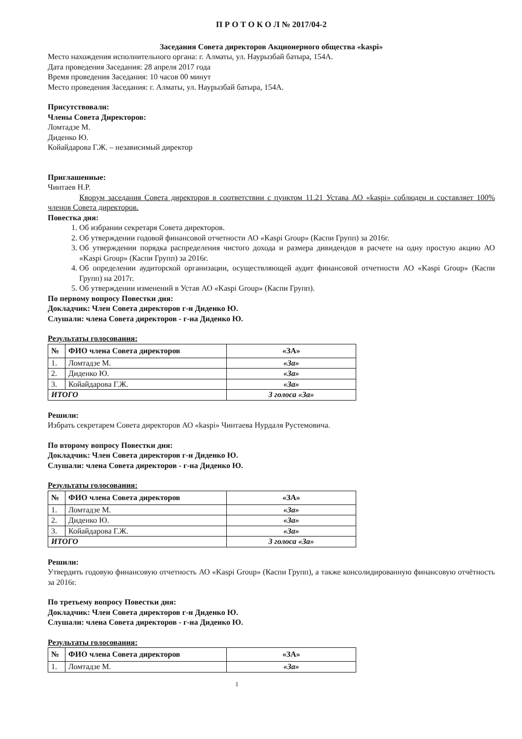П Р О Т О К О Л № 2017/04-2
Заседания Совета директоров Акционерного общества «kaspi»
Место нахождения исполнительного органа: г. Алматы, ул. Наурызбай батыра, 154А.
Дата проведения Заседания: 28 апреля 2017 года
Время проведения Заседания: 10 часов 00 минут
Место проведения Заседания: г. Алматы, ул. Наурызбай батыра, 154А.
Присутствовали:
Члены Совета Директоров:
Ломтадзе М.
Диденко Ю.
Койайдарова Г.Ж. – независимый директор
Приглашенные:
Чинтаев Н.Р.
Кворум заседания Совета директоров в соответствии с пунктом 11.21 Устава АО «kaspi» соблюден и составляет 100% членов Совета директоров.
Повестка дня:
1. Об избрании секретаря Совета директоров.
2. Об утверждении годовой финансовой отчетности АО «Kaspi Group» (Каспи Групп) за 2016г.
3. Об утверждении порядка распределения чистого дохода и размера дивидендов в расчете на одну простую акцию АО «Kaspi Group» (Каспи Групп) за 2016г.
4. Об определении аудиторской организации, осуществляющей аудит финансовой отчетности АО «Kaspi Group» (Каспи Групп) на 2017г.
5. Об утверждении изменений в Устав АО «Kaspi Group» (Каспи Групп).
По первому вопросу Повестки дня:
Докладчик: Член Совета директоров г-н Диденко Ю.
Слушали: члена Совета директоров - г-на Диденко Ю.
Результаты голосования:
| № | ФИО члена Совета директоров | «ЗА» |
| --- | --- | --- |
| 1. | Ломтадзе М. | «За» |
| 2. | Диденко Ю. | «За» |
| 3. | Койайдарова Г.Ж. | «За» |
| ИТОГО | | 3 голоса «За» |
Решили:
Избрать секретарем Совета директоров АО «kaspi» Чинтаева Нурдаля Рустемовича.
По второму вопросу Повестки дня:
Докладчик: Член Совета директоров г-н Диденко Ю.
Слушали: члена Совета директоров - г-на Диденко Ю.
Результаты голосования:
| № | ФИО члена Совета директоров | «ЗА» |
| --- | --- | --- |
| 1. | Ломтадзе М. | «За» |
| 2. | Диденко Ю. | «За» |
| 3. | Койайдарова Г.Ж. | «За» |
| ИТОГО | | 3 голоса «За» |
Решили:
Утвердить годовую финансовую отчетность АО «Kaspi Group» (Каспи Групп), а также консолидированную финансовую отчётность за 2016г.
По третьему вопросу Повестки дня:
Докладчик: Член Совета директоров г-н Диденко Ю.
Слушали: члена Совета директоров - г-на Диденко Ю.
Результаты голосования:
| № | ФИО члена Совета директоров | «ЗА» |
| --- | --- | --- |
| 1. | Ломтадзе М. | «За» |
1